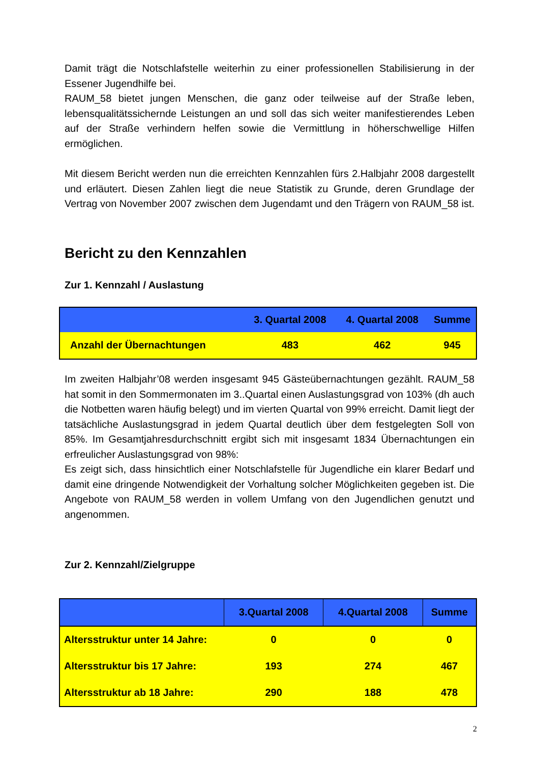Damit trägt die Notschlafstelle weiterhin zu einer professionellen Stabilisierung in der Essener Jugendhilfe bei.
RAUM_58 bietet jungen Menschen, die ganz oder teilweise auf der Straße leben, lebensqualitätssichernde Leistungen an und soll das sich weiter manifestierendes Leben auf der Straße verhindern helfen sowie die Vermittlung in höherschwellige Hilfen ermöglichen.
Mit diesem Bericht werden nun die erreichten Kennzahlen fürs 2.Halbjahr 2008 dargestellt und erläutert. Diesen Zahlen liegt die neue Statistik zu Grunde, deren Grundlage der Vertrag von November 2007 zwischen dem Jugendamt und den Trägern von RAUM_58 ist.
Bericht zu den Kennzahlen
Zur 1. Kennzahl / Auslastung
| | 3. Quartal 2008 | 4. Quartal 2008 | Summe |
| --- | --- | --- | --- |
| Anzahl der Übernachtungen | 483 | 462 | 945 |
Im zweiten Halbjahr’08 werden insgesamt 945 Gästeübernachtungen gezählt. RAUM_58 hat somit in den Sommermonaten im 3..Quartal einen Auslastungsgrad von 103% (dh auch die Notbetten waren häufig belegt) und im vierten Quartal von 99% erreicht. Damit liegt der tatsächliche Auslastungsgrad in jedem Quartal deutlich über dem festgelegten Soll von 85%. Im Gesamtjahresdurchschnitt ergibt sich mit insgesamt 1834 Übernachtungen ein erfreulicher Auslastungsgrad von 98%:
Es zeigt sich, dass hinsichtlich einer Notschlafstelle für Jugendliche ein klarer Bedarf und damit eine dringende Notwendigkeit der Vorhaltung solcher Möglichkeiten gegeben ist. Die Angebote von RAUM_58 werden in vollem Umfang von den Jugendlichen genutzt und angenommen.
Zur 2. Kennzahl/Zielgruppe
| | 3.Quartal 2008 | 4.Quartal 2008 | Summe |
| --- | --- | --- | --- |
| Altersstruktur unter 14 Jahre: | 0 | 0 | 0 |
| Altersstruktur bis 17 Jahre: | 193 | 274 | 467 |
| Altersstruktur ab 18 Jahre: | 290 | 188 | 478 |
2